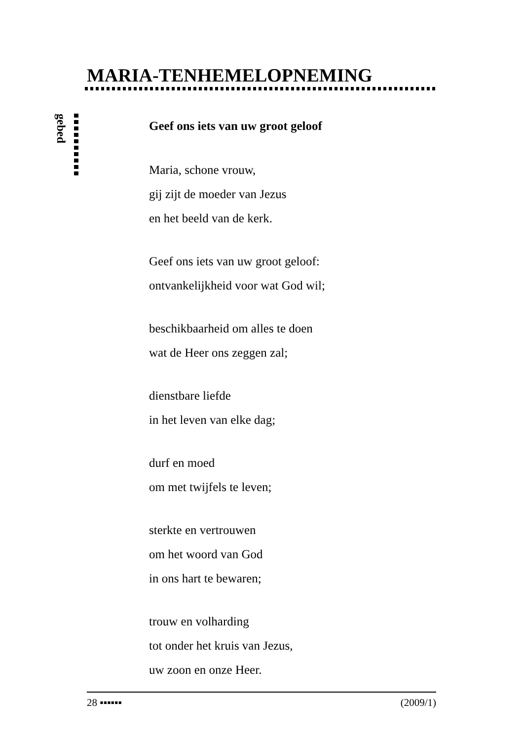MARIA-TENHEMELOPNEMING
gebed
Geef ons iets van uw groot geloof
Maria, schone vrouw,
gij zijt de moeder van Jezus
en het beeld van de kerk.
Geef ons iets van uw groot geloof:
ontvankelijkheid voor wat God wil;
beschikbaarheid om alles te doen
wat de Heer ons zeggen zal;
dienstbare liefde
in het leven van elke dag;
durf en moed
om met twijfels te leven;
sterkte en vertrouwen
om het woord van God
in ons hart te bewaren;
trouw en volharding
tot onder het kruis van Jezus,
uw zoon en onze Heer.
28 ▪▪▪▪▪▪ (2009/1)